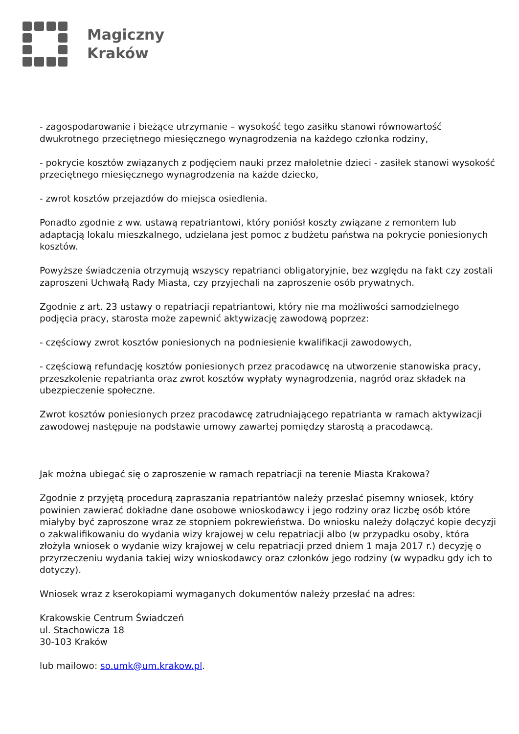Magiczny
Kraków
- zagospodarowanie i bieżące utrzymanie – wysokość tego zasiłku stanowi równowartość dwukrotnego przeciętnego miesięcznego wynagrodzenia na każdego członka rodziny,
- pokrycie kosztów związanych z podjęciem nauki przez małoletnie dzieci - zasiłek stanowi wysokość przeciętnego miesięcznego wynagrodzenia na każde dziecko,
- zwrot kosztów przejazdów do miejsca osiedlenia.
Ponadto zgodnie z ww. ustawą repatriantowi, który poniósł koszty związane z remontem lub adaptacją lokalu mieszkalnego, udzielana jest pomoc z budżetu państwa na pokrycie poniesionych kosztów.
Powyższe świadczenia otrzymują wszyscy repatrianci obligatoryjnie, bez względu na fakt czy zostali zaproszeni Uchwałą Rady Miasta, czy przyjechali na zaproszenie osób prywatnych.
Zgodnie z art. 23 ustawy o repatriacji repatriantowi, który nie ma możliwości samodzielnego podjęcia pracy, starosta może zapewnić aktywizację zawodową poprzez:
- częściowy zwrot kosztów poniesionych na podniesienie kwalifikacji zawodowych,
- częściową refundację kosztów poniesionych przez pracodawcę na utworzenie stanowiska pracy, przeszkolenie repatrianta oraz zwrot kosztów wypłaty wynagrodzenia, nagród oraz składek na ubezpieczenie społeczne.
Zwrot kosztów poniesionych przez pracodawcę zatrudniającego repatrianta w ramach aktywizacji zawodowej następuje na podstawie umowy zawartej pomiędzy starostą a pracodawcą.
Jak można ubiegać się o zaproszenie w ramach repatriacji na terenie Miasta Krakowa?
Zgodnie z przyjętą procedurą zapraszania repatriantów należy przesłać pisemny wniosek, który powinien zawierać dokładne dane osobowe wnioskodawcy i jego rodziny oraz liczbę osób które miałyby być zaproszone wraz ze stopniem pokrewieństwa. Do wniosku należy dołączyć kopie decyzji o zakwalifikowaniu do wydania wizy krajowej w celu repatriacji albo (w przypadku osoby, która złożyła wniosek o wydanie wizy krajowej w celu repatriacji przed dniem 1 maja 2017 r.) decyzję o przyrzeczeniu wydania takiej wizy wnioskodawcy oraz członków jego rodziny (w wypadku gdy ich to dotyczy).
Wniosek wraz z kserokopiami wymaganych dokumentów należy przesłać na adres:
Krakowskie Centrum Świadczeń
ul. Stachowicza 18
30-103 Kraków
lub mailowo: so.umk@um.krakow.pl.